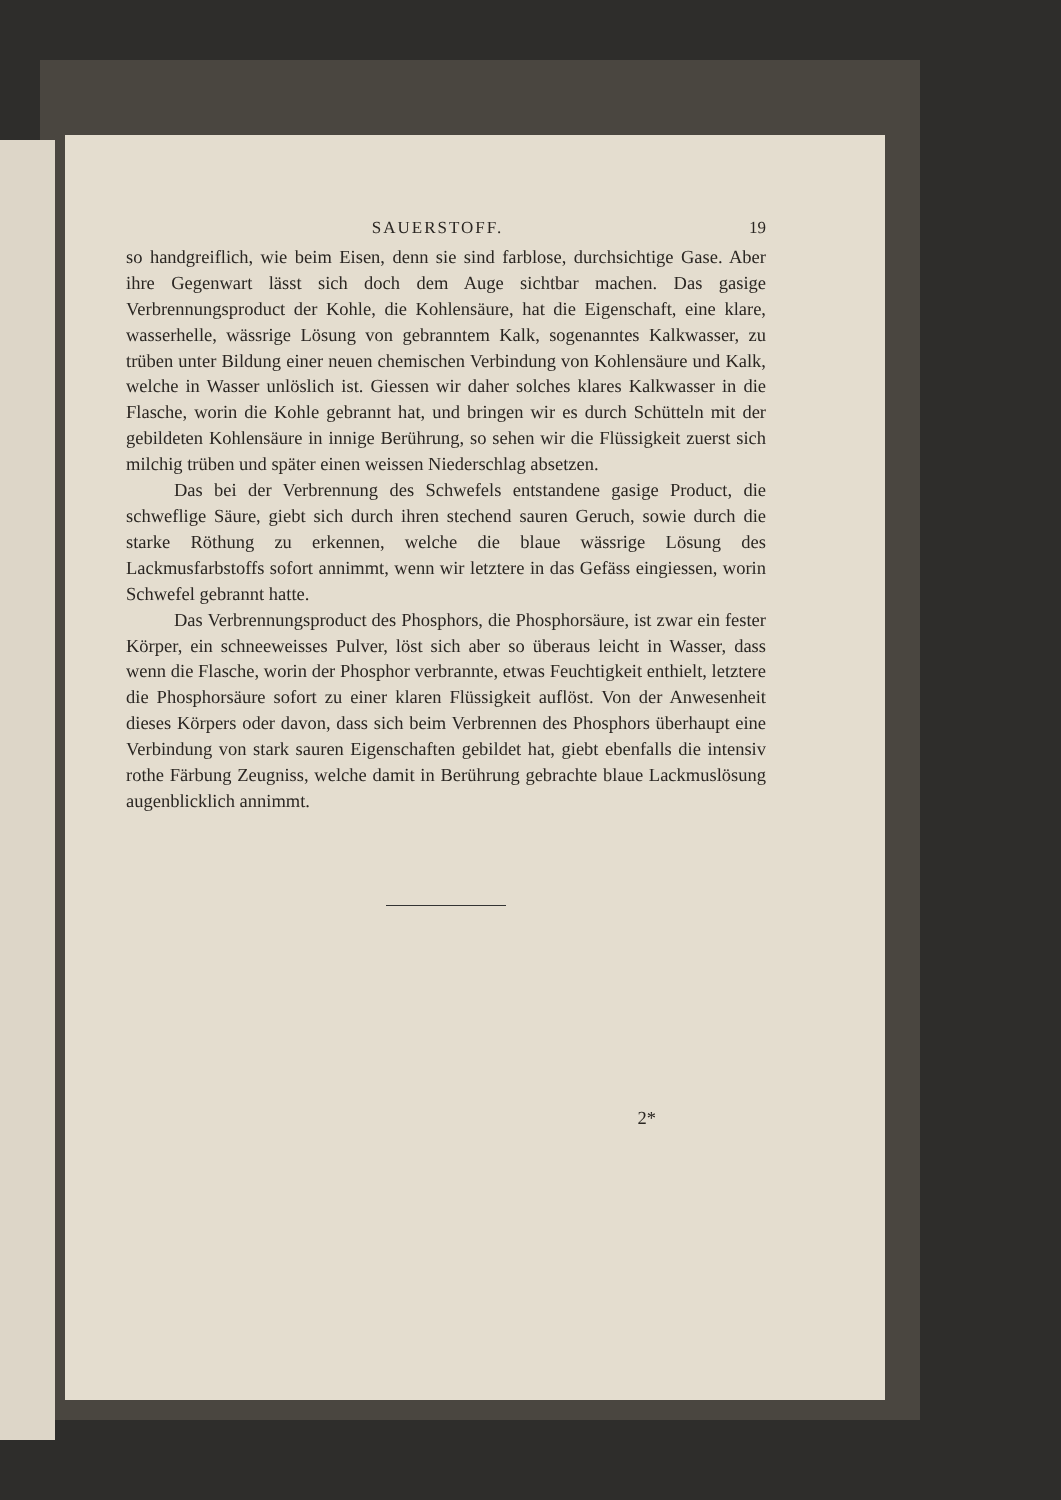SAUERSTOFF. 19
so handgreiflich, wie beim Eisen, denn sie sind farblose, durchsichtige Gase. Aber ihre Gegenwart lässt sich doch dem Auge sichtbar machen. Das gasige Verbrennungsproduct der Kohle, die Kohlensäure, hat die Eigenschaft, eine klare, wasserhelle, wässrige Lösung von gebranntem Kalk, sogenanntes Kalkwasser, zu trüben unter Bildung einer neuen chemischen Verbindung von Kohlensäure und Kalk, welche in Wasser unlöslich ist. Giessen wir daher solches klares Kalkwasser in die Flasche, worin die Kohle gebrannt hat, und bringen wir es durch Schütteln mit der gebildeten Kohlensäure in innige Berührung, so sehen wir die Flüssigkeit zuerst sich milchig trüben und später einen weissen Niederschlag absetzen.
Das bei der Verbrennung des Schwefels entstandene gasige Product, die schweflige Säure, giebt sich durch ihren stechend sauren Geruch, sowie durch die starke Röthung zu erkennen, welche die blaue wässrige Lösung des Lackmusfarbstoffs sofort annimmt, wenn wir letztere in das Gefäss eingiessen, worin Schwefel gebrannt hatte.
Das Verbrennungsproduct des Phosphors, die Phosphorsäure, ist zwar ein fester Körper, ein schneeweisses Pulver, löst sich aber so überaus leicht in Wasser, dass wenn die Flasche, worin der Phosphor verbrannte, etwas Feuchtigkeit enthielt, letztere die Phosphorsäure sofort zu einer klaren Flüssigkeit auflöst. Von der Anwesenheit dieses Körpers oder davon, dass sich beim Verbrennen des Phosphors überhaupt eine Verbindung von stark sauren Eigenschaften gebildet hat, giebt ebenfalls die intensiv rothe Färbung Zeugniss, welche damit in Berührung gebrachte blaue Lackmuslösung augenblicklich annimmt.
2*